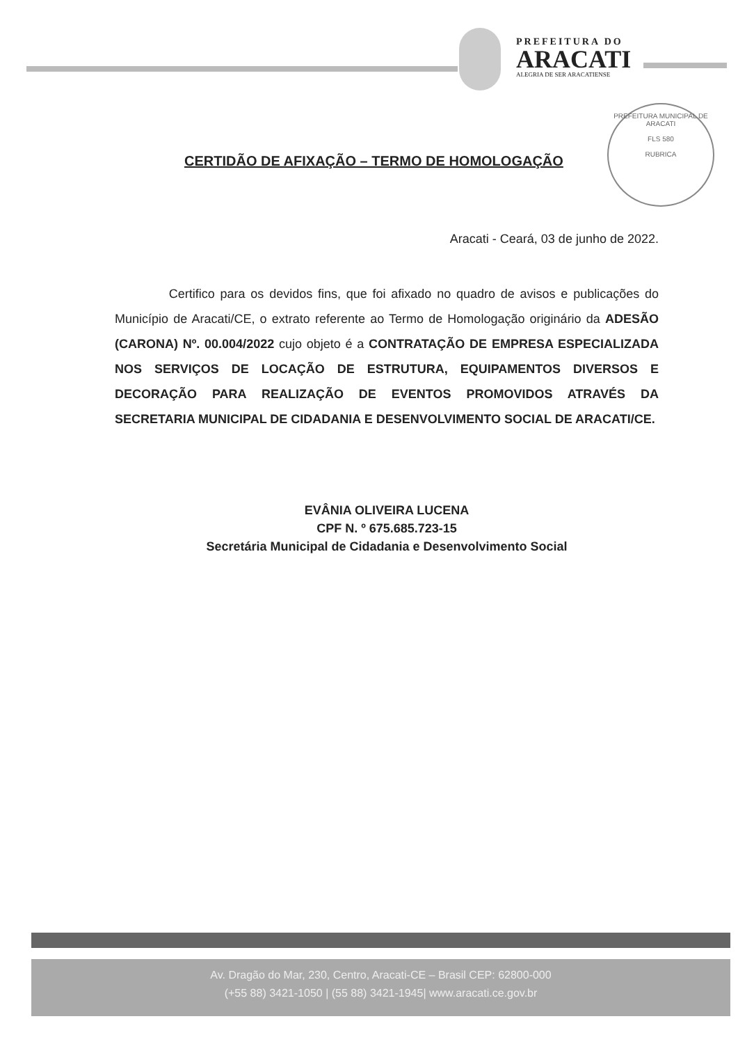PREFEITURA DO
ARACATI
ALEGRIA DE SER ARACATIENSE
PREFEITURA MUNICIPAL DE ARACATI
FLS 580
RUBRICA
CERTIDÃO DE AFIXAÇÃO – TERMO DE HOMOLOGAÇÃO
Aracati - Ceará, 03 de junho de 2022.
Certifico para os devidos fins, que foi afixado no quadro de avisos e publicações do Município de Aracati/CE, o extrato referente ao Termo de Homologação originário da ADESÃO (CARONA) Nº. 00.004/2022 cujo objeto é a CONTRATAÇÃO DE EMPRESA ESPECIALIZADA NOS SERVIÇOS DE LOCAÇÃO DE ESTRUTURA, EQUIPAMENTOS DIVERSOS E DECORAÇÃO PARA REALIZAÇÃO DE EVENTOS PROMOVIDOS ATRAVÉS DA SECRETARIA MUNICIPAL DE CIDADANIA E DESENVOLVIMENTO SOCIAL DE ARACATI/CE.
EVÂNIA OLIVEIRA LUCENA
CPF N. º 675.685.723-15
Secretária Municipal de Cidadania e Desenvolvimento Social
Av. Dragão do Mar, 230, Centro, Aracati-CE – Brasil CEP: 62800-000
(+55 88) 3421-1050 | (55 88) 3421-1945| www.aracati.ce.gov.br